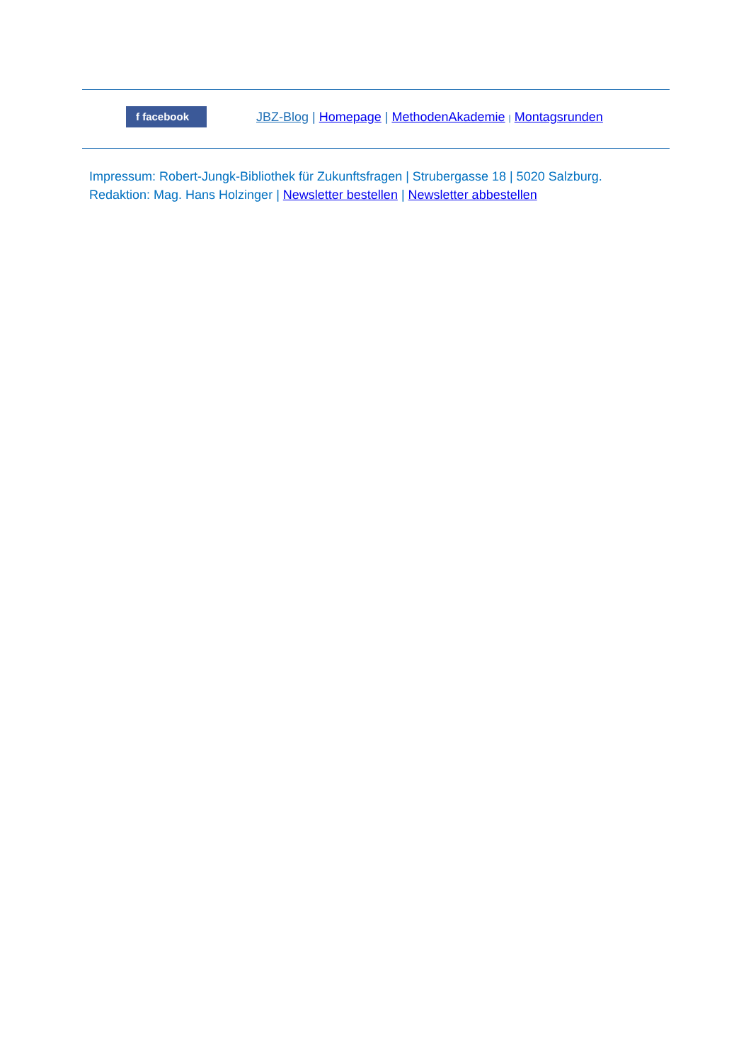f facebook
JBZ-Blog | Homepage | MethodenAkademie | Montagsrunden
Impressum: Robert-Jungk-Bibliothek für Zukunftsfragen | Strubergasse 18 | 5020 Salzburg.
Redaktion: Mag. Hans Holzinger | Newsletter bestellen | Newsletter abbestellen